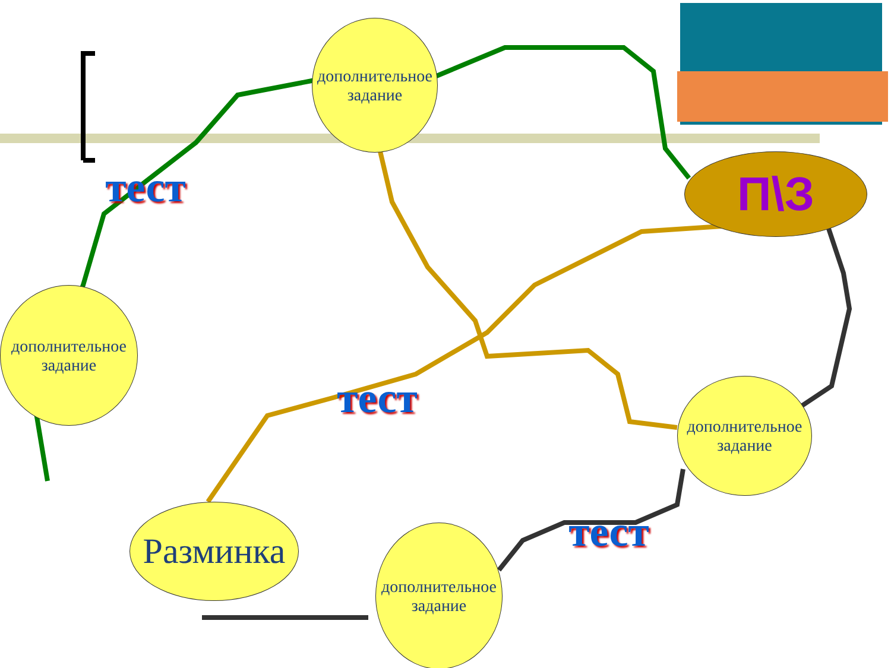дополнительное задание
дополнительное задание
дополнительное задание
дополнительное задание
Разминка
П\З
тест
тест
тест